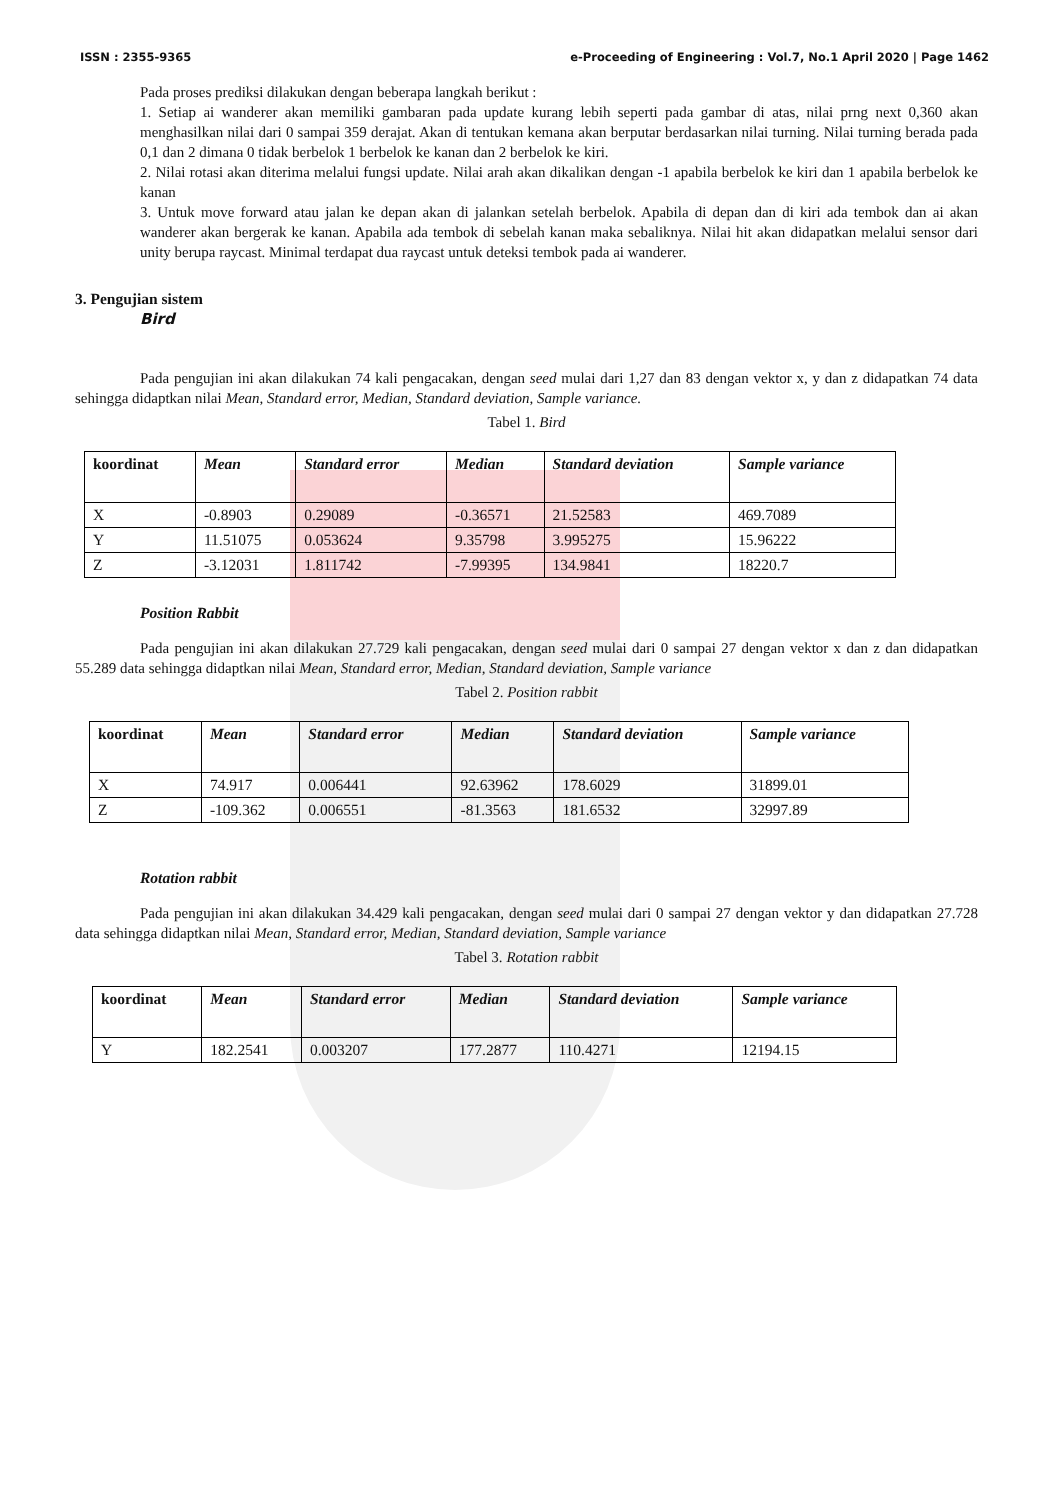ISSN : 2355-9365 e-Proceeding of Engineering : Vol.7, No.1 April 2020 | Page 1462
Pada proses prediksi dilakukan dengan beberapa langkah berikut :
1. Setiap ai wanderer akan memiliki gambaran pada update kurang lebih seperti pada gambar di atas, nilai prng next 0,360 akan menghasilkan nilai dari 0 sampai 359 derajat. Akan di tentukan kemana akan berputar berdasarkan nilai turning. Nilai turning berada pada 0,1 dan 2 dimana 0 tidak berbelok 1 berbelok ke kanan dan 2 berbelok ke kiri.
2. Nilai rotasi akan diterima melalui fungsi update. Nilai arah akan dikalikan dengan -1 apabila berbelok ke kiri dan 1 apabila berbelok ke kanan
3. Untuk move forward atau jalan ke depan akan di jalankan setelah berbelok. Apabila di depan dan di kiri ada tembok dan ai akan wanderer akan bergerak ke kanan. Apabila ada tembok di sebelah kanan maka sebaliknya. Nilai hit akan didapatkan melalui sensor dari unity berupa raycast. Minimal terdapat dua raycast untuk deteksi tembok pada ai wanderer.
3. Pengujian sistem
Bird
Pada pengujian ini akan dilakukan 74 kali pengacakan, dengan seed mulai dari 1,27 dan 83 dengan vektor x, y dan z didapatkan 74 data sehingga didaptkan nilai Mean, Standard error, Median, Standard deviation, Sample variance.
Tabel 1. Bird
| koordinat | Mean | Standard error | Median | Standard deviation | Sample variance |
| --- | --- | --- | --- | --- | --- |
| X | -0.8903 | 0.29089 | -0.36571 | 21.52583 | 469.7089 |
| Y | 11.51075 | 0.053624 | 9.35798 | 3.995275 | 15.96222 |
| Z | -3.12031 | 1.811742 | -7.99395 | 134.9841 | 18220.7 |
Position Rabbit
Pada pengujian ini akan dilakukan 27.729 kali pengacakan, dengan seed mulai dari 0 sampai 27 dengan vektor x dan z dan didapatkan 55.289 data sehingga didaptkan nilai Mean, Standard error, Median, Standard deviation, Sample variance
Tabel 2. Position rabbit
| koordinat | Mean | Standard error | Median | Standard deviation | Sample variance |
| --- | --- | --- | --- | --- | --- |
| X | 74.917 | 0.006441 | 92.63962 | 178.6029 | 31899.01 |
| Z | -109.362 | 0.006551 | -81.3563 | 181.6532 | 32997.89 |
Rotation rabbit
Pada pengujian ini akan dilakukan 34.429 kali pengacakan, dengan seed mulai dari 0 sampai 27 dengan vektor y dan didapatkan 27.728 data sehingga didaptkan nilai Mean, Standard error, Median, Standard deviation, Sample variance
Tabel 3. Rotation rabbit
| koordinat | Mean | Standard error | Median | Standard deviation | Sample variance |
| --- | --- | --- | --- | --- | --- |
| Y | 182.2541 | 0.003207 | 177.2877 | 110.4271 | 12194.15 |